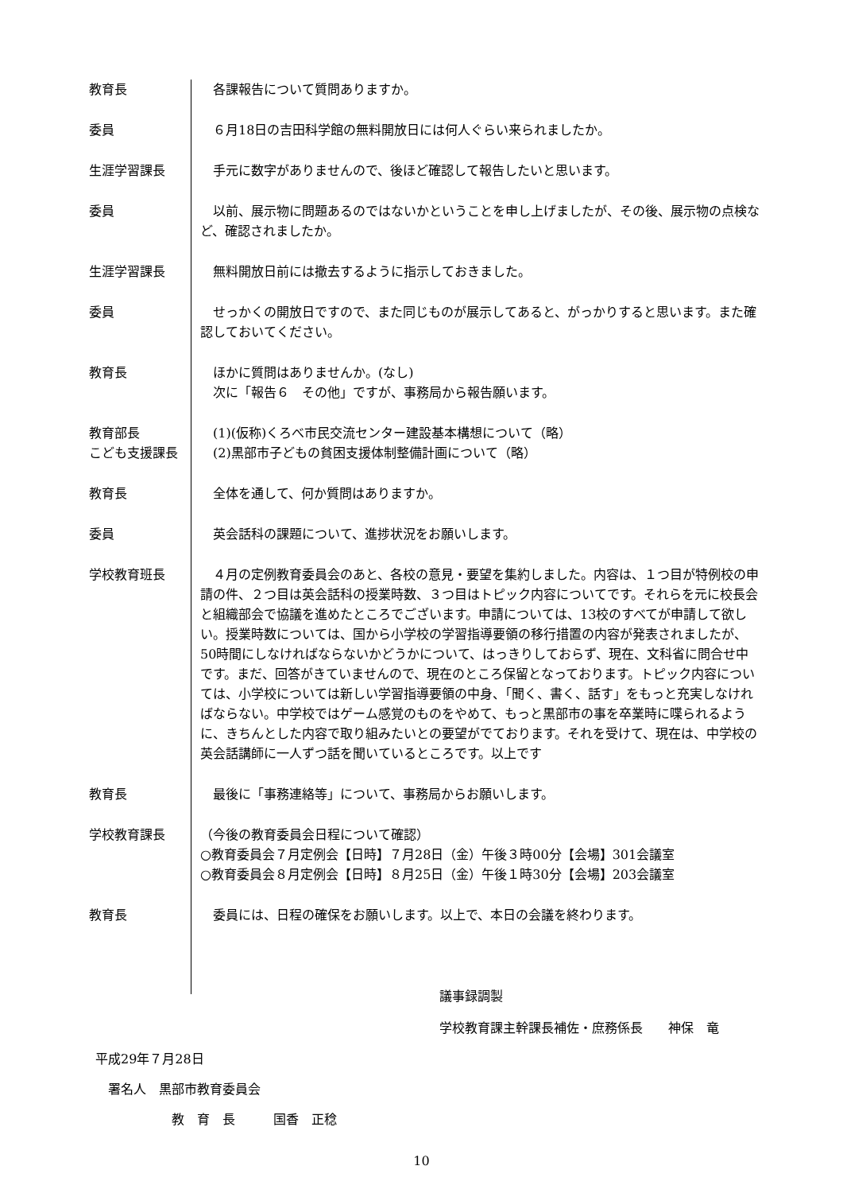教育長 　各課報告について質問ありますか。
委員 　６月18日の吉田科学館の無料開放日には何人ぐらい来られましたか。
生涯学習課長 　手元に数字がありませんので、後ほど確認して報告したいと思います。
委員 　以前、展示物に問題あるのではないかということを申し上げましたが、その後、展示物の点検など、確認されましたか。
生涯学習課長 　無料開放日前には撤去するように指示しておきました。
委員 　せっかくの開放日ですので、また同じものが展示してあると、がっかりすると思います。また確認しておいてください。
教育長 　ほかに質問はありませんか。(なし)
　次に「報告６　その他」ですが、事務局から報告願います。
教育部長
こども支援課長
　(1)(仮称)くろべ市民交流センター建設基本構想について（略）
　(2)黒部市子どもの貧困支援体制整備計画について（略）
教育長 　全体を通して、何か質問はありますか。
委員 　英会話科の課題について、進捗状況をお願いします。
学校教育班長 　４月の定例教育委員会のあと、各校の意見・要望を集約しました。内容は、１つ目が特例校の申請の件、２つ目は英会話科の授業時数、３つ目はトピック内容についてです。それらを元に校長会と組織部会で協議を進めたところでございます。申請については、13校のすべてが申請して欲しい。授業時数については、国から小学校の学習指導要領の移行措置の内容が発表されましたが、50時間にしなければならないかどうかについて、はっきりしておらず、現在、文科省に問合せ中です。まだ、回答がきていませんので、現在のところ保留となっております。トピック内容については、小学校については新しい学習指導要領の中身、「聞く、書く、話す」をもっと充実しなければならない。中学校ではゲーム感覚のものをやめて、もっと黒部市の事を卒業時に喋られるように、きちんとした内容で取り組みたいとの要望がでております。それを受けて、現在は、中学校の英会話講師に一人ずつ話を聞いているところです。以上です
教育長 　最後に「事務連絡等」について、事務局からお願いします。
学校教育課長 （今後の教育委員会日程について確認）
○教育委員会７月定例会【日時】７月28日（金）午後３時00分【会場】301会議室
○教育委員会８月定例会【日時】８月25日（金）午後１時30分【会場】203会議室
教育長 　委員には、日程の確保をお願いします。以上で、本日の会議を終わります。
議事録調製
学校教育課主幹課長補佐・庶務係長　　神保　竜
平成29年７月28日
　署名人　黒部市教育委員会
　　　　　　教　育　長　　　国香　正稔
10